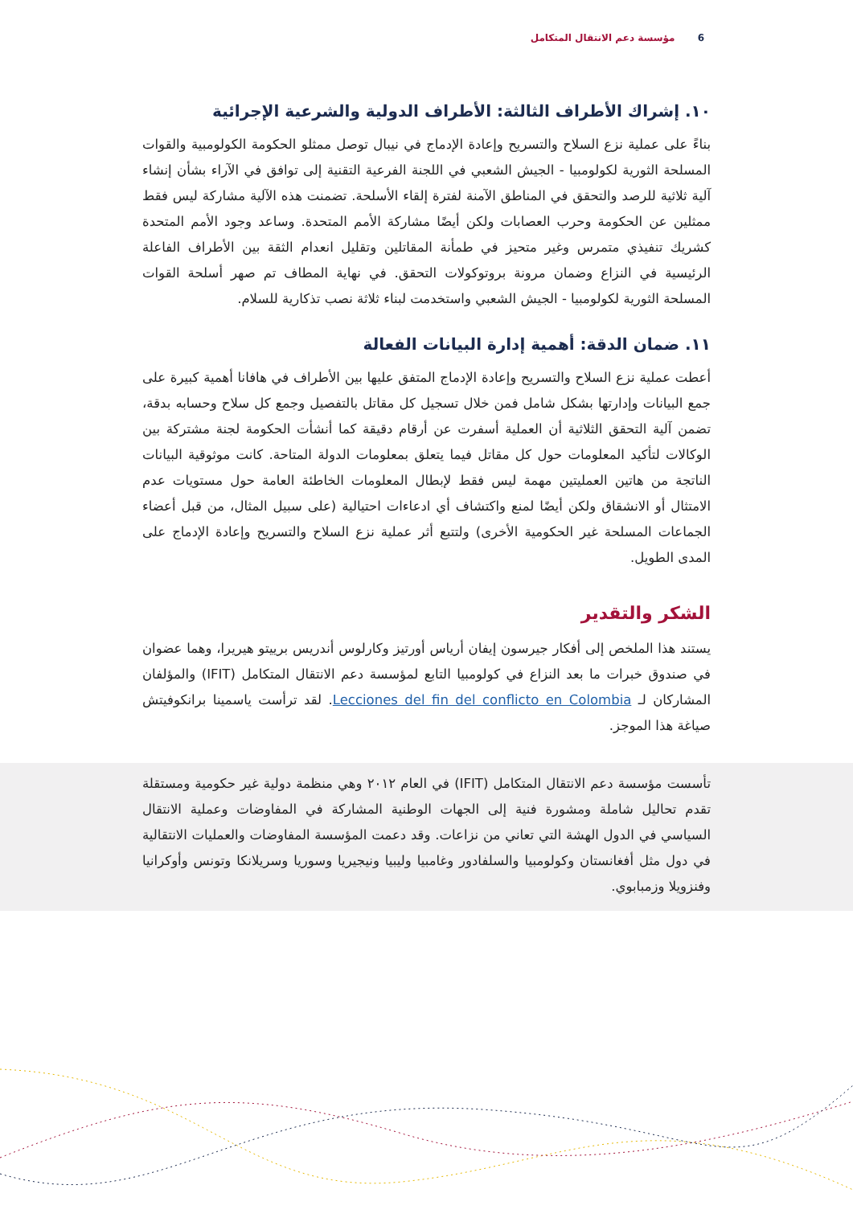6 مؤسسة دعم الانتقال المتكامل
١٠. إشراك الأطراف الثالثة: الأطراف الدولية والشرعية الإجرائية
بناءً على عملية نزع السلاح والتسريح وإعادة الإدماج في نيبال توصل ممثلو الحكومة الكولومبية والقوات المسلحة الثورية لكولومبيا - الجيش الشعبي في اللجنة الفرعية التقنية إلى توافق في الآراء بشأن إنشاء آلية ثلاثية للرصد والتحقق في المناطق الآمنة لفترة إلقاء الأسلحة. تضمنت هذه الآلية مشاركة ليس فقط ممثلين عن الحكومة وحرب العصابات ولكن أيضًا مشاركة الأمم المتحدة. وساعد وجود الأمم المتحدة كشريك تنفيذي متمرس وغير متحيز في طمأنة المقاتلين وتقليل انعدام الثقة بين الأطراف الفاعلة الرئيسية في النزاع وضمان مرونة بروتوكولات التحقق. في نهاية المطاف تم صهر أسلحة القوات المسلحة الثورية لكولومبيا - الجيش الشعبي واستخدمت لبناء ثلاثة نصب تذكارية للسلام.
١١. ضمان الدقة: أهمية إدارة البيانات الفعالة
أعطت عملية نزع السلاح والتسريح وإعادة الإدماج المتفق عليها بين الأطراف في هافانا أهمية كبيرة على جمع البيانات وإدارتها بشكل شامل فمن خلال تسجيل كل مقاتل بالتفصيل وجمع كل سلاح وحسابه بدقة، تضمن آلية التحقق الثلاثية أن العملية أسفرت عن أرقام دقيقة كما أنشأت الحكومة لجنة مشتركة بين الوكالات لتأكيد المعلومات حول كل مقاتل فيما يتعلق بمعلومات الدولة المتاحة. كانت موثوقية البيانات الناتجة من هاتين العمليتين مهمة ليس فقط لإبطال المعلومات الخاطئة العامة حول مستويات عدم الامتثال أو الانشقاق ولكن أيضًا لمنع واكتشاف أي ادعاءات احتيالية (على سبيل المثال، من قبل أعضاء الجماعات المسلحة غير الحكومية الأخرى) ولتتبع أثر عملية نزع السلاح والتسريح وإعادة الإدماج على المدى الطويل.
الشكر والتقدير
يستند هذا الملخص إلى أفكار جيرسون إيفان أرياس أورتيز وكارلوس أندريس برييتو هيريرا، وهما عضوان في صندوق خبرات ما بعد النزاع في كولومبيا التابع لمؤسسة دعم الانتقال المتكامل (IFIT) والمؤلفان المشاركان لـ Lecciones del fin del conflicto en Colombia. لقد ترأست ياسمينا برانكوفيتش صياغة هذا الموجز.
تأسست مؤسسة دعم الانتقال المتكامل (IFIT) في العام ٢٠١٢ وهي منظمة دولية غير حكومية ومستقلة تقدم تحاليل شاملة ومشورة فنية إلى الجهات الوطنية المشاركة في المفاوضات وعملية الانتقال السياسي في الدول الهشة التي تعاني من نزاعات. وقد دعمت المؤسسة المفاوضات والعمليات الانتقالية في دول مثل أفغانستان وكولومبيا والسلفادور وغامبيا وليبيا ونيجيريا وسوريا وسريلانكا وتونس وأوكرانيا وفنزويلا وزمبابوي.